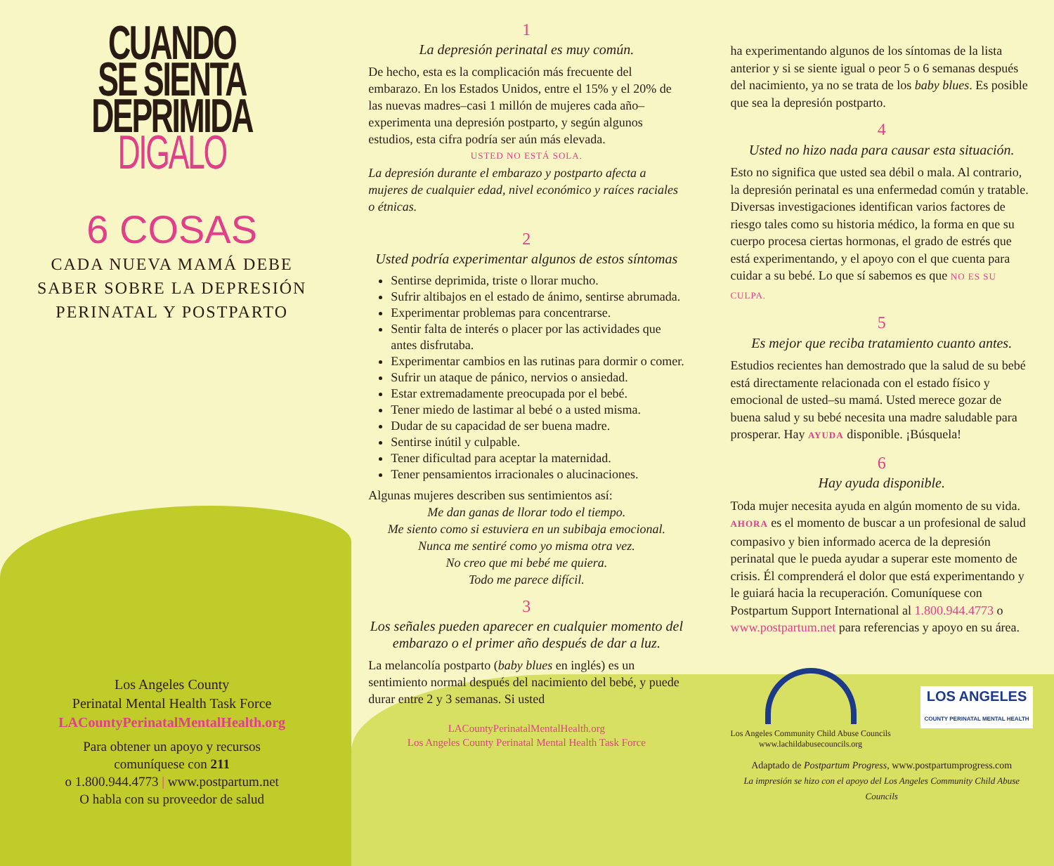CUANDO
SE SIENTA
DEPRIMIDA
DIGALO
6 COSAS
CADA NUEVA MAMÁ DEBE
SABER SOBRE LA DEPRESIÓN
PERINATAL Y POSTPARTO
Los Angeles County
Perinatal Mental Health Task Force
LACountyPerinatalMentalHealth.org
Para obtener un apoyo y recursos
comuníquese con 211
o 1.800.944.4773 | www.postpartum.net
O habla con su proveedor de salud
1
La depresión perinatal es muy común.
De hecho, esta es la complicación más frecuente del embarazo. En los Estados Unidos, entre el 15% y el 20% de las nuevas madres–casi 1 millón de mujeres cada año–experimenta una depresión postparto, y según algunos estudios, esta cifra podría ser aún más elevada.
USTED NO ESTÁ SOLA.
La depresión durante el embarazo y postparto afecta a mujeres de cualquier edad, nivel económico y raíces raciales o étnicas.
2
Usted podría experimentar algunos de estos síntomas
Sentirse deprimida, triste o llorar mucho.
Sufrir altibajos en el estado de ánimo, sentirse abrumada.
Experimentar problemas para concentrarse.
Sentir falta de interés o placer por las actividades que antes disfrutaba.
Experimentar cambios en las rutinas para dormir o comer.
Sufrir un ataque de pánico, nervios o ansiedad.
Estar extremadamente preocupada por el bebé.
Tener miedo de lastimar al bebé o a usted misma.
Dudar de su capacidad de ser buena madre.
Sentirse inútil y culpable.
Tener dificultad para aceptar la maternidad.
Tener pensamientos irracionales o alucinaciones.
Algunas mujeres describen sus sentimientos así:
Me dan ganas de llorar todo el tiempo.
Me siento como si estuviera en un subibaja emocional.
Nunca me sentiré como yo misma otra vez.
No creo que mi bebé me quiera.
Todo me parece difícil.
3
Los señales pueden aparecer en cualquier momento del embarazo o el primer año después de dar a luz.
La melancolía postparto (baby blues en inglés) es un sentimiento normal después del nacimiento del bebé, y puede durar entre 2 y 3 semanas. Si usted
LACountyPerinatalMentalHealth.org
Los Angeles County Perinatal Mental Health Task Force
ha experimentando algunos de los síntomas de la lista anterior y si se siente igual o peor 5 o 6 semanas después del nacimiento, ya no se trata de los baby blues. Es posible que sea la depresión postparto.
4
Usted no hizo nada para causar esta situación.
Esto no significa que usted sea débil o mala. Al contrario, la depresión perinatal es una enfermedad común y tratable. Diversas investigaciones identifican varios factores de riesgo tales como su historia médico, la forma en que su cuerpo procesa ciertas hormonas, el grado de estrés que está experimentando, y el apoyo con el que cuenta para cuidar a su bebé. Lo que sí sabemos es que NO ES SU CULPA.
5
Es mejor que reciba tratamiento cuanto antes.
Estudios recientes han demostrado que la salud de su bebé está directamente relacionada con el estado físico y emocional de usted–su mamá. Usted merece gozar de buena salud y su bebé necesita una madre saludable para prosperar. Hay AYUDA disponible. ¡Búsquela!
6
Hay ayuda disponible.
Toda mujer necesita ayuda en algún momento de su vida. AHORA es el momento de buscar a un profesional de salud compasivo y bien informado acerca de la depresión perinatal que le pueda ayudar a superar este momento de crisis. Él comprenderá el dolor que está experimentando y le guiará hacia la recuperación. Comuníquese con Postpartum Support International al 1.800.944.4773 o www.postpartum.net para referencias y apoyo en su área.
Los Angeles Community Child Abuse Councils
www.lachildabusecouncils.org
LOS ANGELES
COUNTY PERINATAL MENTAL HEALTH
Adaptado de Postpartum Progress, www.postpartumprogress.com
La impresión se hizo con el apoyo del Los Angeles Community Child Abuse Councils